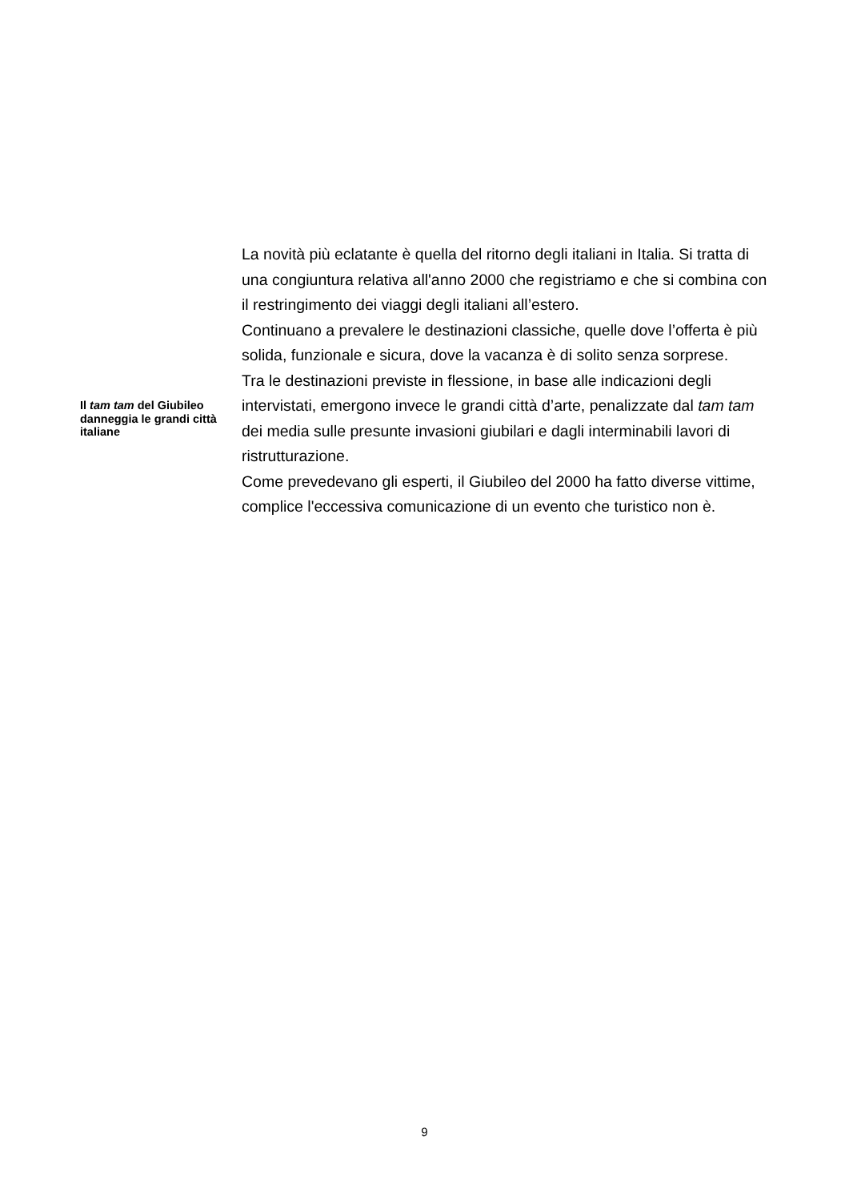La novità più eclatante è quella del ritorno degli italiani in Italia. Si tratta di una congiuntura relativa all'anno 2000 che registriamo e che si combina con il restringimento dei viaggi degli italiani all’estero.
Continuano a prevalere le destinazioni classiche, quelle dove l’offerta è più solida, funzionale e sicura, dove la vacanza è di solito senza sorprese.
Il tam tam del Giubileo danneggia le grandi città italiane
Tra le destinazioni previste in flessione, in base alle indicazioni degli intervistati, emergono invece le grandi città d’arte, penalizzate dal tam tam dei media sulle presunte invasioni giubilari e dagli interminabili lavori di ristrutturazione.
Come prevedevano gli esperti, il Giubileo del 2000 ha fatto diverse vittime, complice l'eccessiva comunicazione di un evento che turistico non è.
9